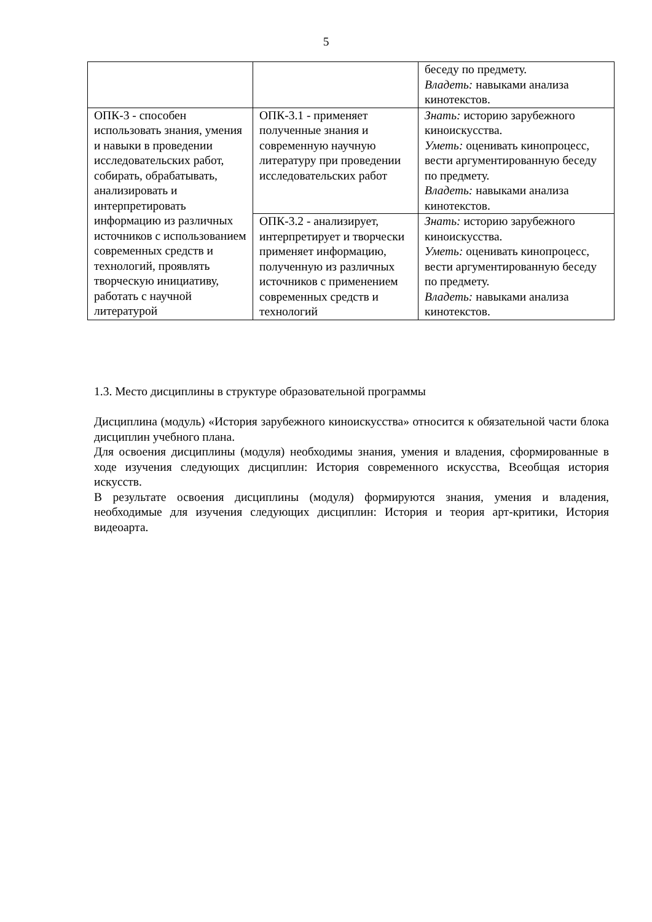5
| | | беседу по предмету. Владеть: навыками анализа кинотекстов. |
| ОПК-3 - способен использовать знания, умения и навыки в проведении исследовательских работ, собирать, обрабатывать, анализировать и интерпретировать информацию из различных источников с использованием современных средств и технологий, проявлять творческую инициативу, работать с научной литературой | ОПК-3.1 - применяет полученные знания и современную научную литературу при проведении исследовательских работ | Знать: историю зарубежного киноискусства. Уметь: оценивать кинопроцесс, вести аргументированную беседу по предмету. Владеть: навыками анализа кинотекстов. |
| | ОПК-3.2 - анализирует, интерпретирует и творчески применяет информацию, полученную из различных источников с применением современных средств и технологий | Знать: историю зарубежного киноискусства. Уметь: оценивать кинопроцесс, вести аргументированную беседу по предмету. Владеть: навыками анализа кинотекстов. |
1.3. Место дисциплины в структуре образовательной программы
Дисциплина (модуль) «История зарубежного киноискусства» относится к обязательной части блока дисциплин учебного плана.
Для освоения дисциплины (модуля) необходимы знания, умения и владения, сформированные в ходе изучения следующих дисциплин: История современного искусства, Всеобщая история искусств.
В результате освоения дисциплины (модуля) формируются знания, умения и владения, необходимые для изучения следующих дисциплин: История и теория арт-критики, История видеоарта.